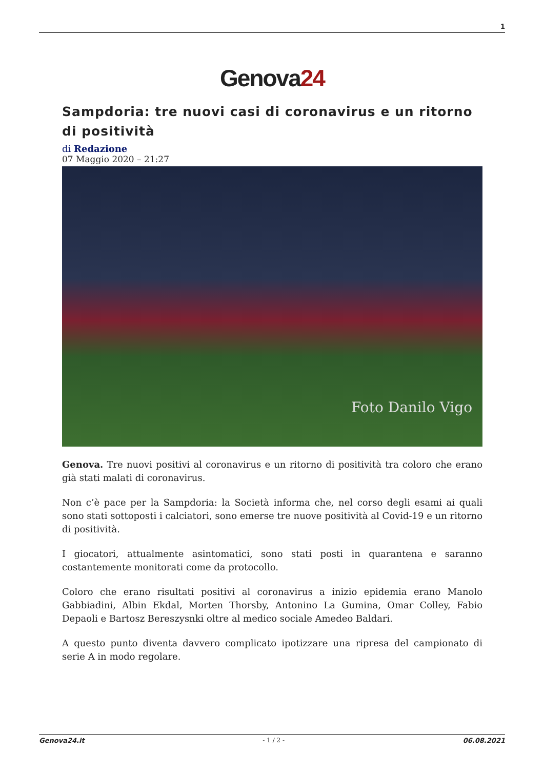1
Genova24
Sampdoria: tre nuovi casi di coronavirus e un ritorno di positività
di Redazione
07 Maggio 2020 – 21:27
Foto Danilo Vigo
Genova. Tre nuovi positivi al coronavirus e un ritorno di positività tra coloro che erano già stati malati di coronavirus.
Non c’è pace per la Sampdoria: la Società informa che, nel corso degli esami ai quali sono stati sottoposti i calciatori, sono emerse tre nuove positività al Covid-19 e un ritorno di positività.
I giocatori, attualmente asintomatici, sono stati posti in quarantena e saranno costantemente monitorati come da protocollo.
Coloro che erano risultati positivi al coronavirus a inizio epidemia erano Manolo Gabbiadini, Albin Ekdal, Morten Thorsby, Antonino La Gumina, Omar Colley, Fabio Depaoli e Bartosz Bereszysnki oltre al medico sociale Amedeo Baldari.
A questo punto diventa davvero complicato ipotizzare una ripresa del campionato di serie A in modo regolare.
Genova24.it - 1 / 2 - 06.08.2021